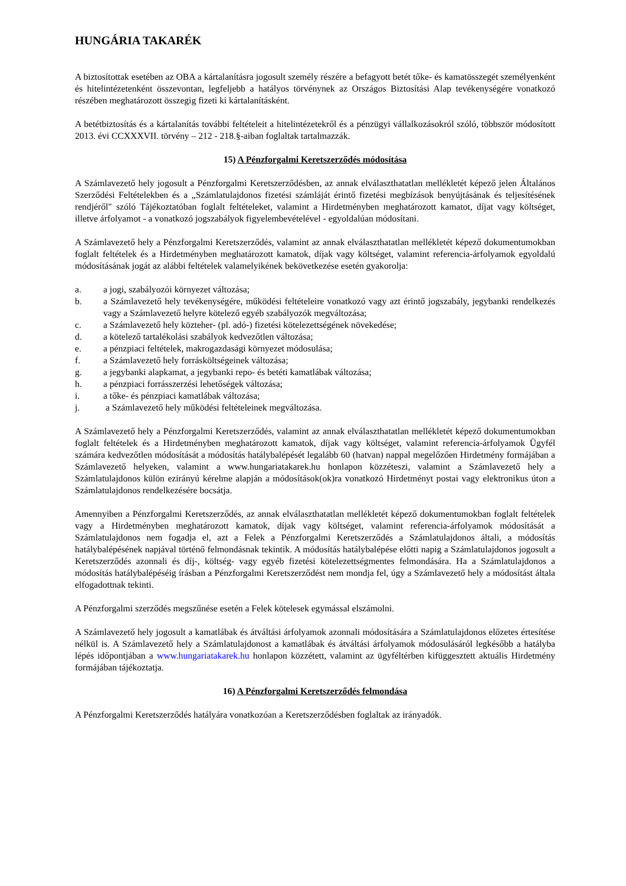HUNGÁRIA TAKARÉK
A biztosítottak esetében az OBA a kártalanításra jogosult személy részére a befagyott betét tőke- és kamatösszegét személyenként és hitelintézetenként összevontan, legfeljebb a hatályos törvénynek az Országos Biztosítási Alap tevékenységére vonatkozó részében meghatározott összegig fizeti ki kártalanításként.
A betétbiztosítás és a kártalanítás további feltételeit a hitelintézetekről és a pénzügyi vállalkozásokról szóló, többször módosított 2013. évi CCXXXVII. törvény – 212 - 218.§-aiban foglaltak tartalmazzák.
15) A Pénzforgalmi Keretszerződés módosítása
A Számlavezető hely jogosult a Pénzforgalmi Keretszerződésben, az annak elválaszthatatlan mellékletét képező jelen Általános Szerződési Feltételekben és a „Számlatulajdonos fizetési számláját érintő fizetési megbízások benyújtásának és teljesítésének rendjéről" szóló Tájékoztatóban foglalt feltételeket, valamint a Hirdetményben meghatározott kamatot, díjat vagy költséget, illetve árfolyamot - a vonatkozó jogszabályok figyelembevételével - egyoldalúan módosítani.
A Számlavezető hely a Pénzforgalmi Keretszerződés, valamint az annak elválaszthatatlan mellékletét képező dokumentumokban foglalt feltételek és a Hirdetményben meghatározott kamatok, díjak vagy költséget, valamint referencia-árfolyamok egyoldalú módosításának jogát az alábbi feltételek valamelyikének bekövetkezése esetén gyakorolja:
a. a jogi, szabályozói környezet változása;
b. a Számlavezető hely tevékenységére, működési feltételeire vonatkozó vagy azt érintő jogszabály, jegybanki rendelkezés vagy a Számlavezető helyre kötelező egyéb szabályozók megváltozása;
c. a Számlavezető hely közteher- (pl. adó-) fizetési kötelezettségének növekedése;
d. a kötelező tartalékolási szabályok kedvezőtlen változása;
e. a pénzpiaci feltételek, makrogazdasági környezet módosulása;
f. a Számlavezető hely forrásköltségeinek változása;
g. a jegybanki alapkamat, a jegybanki repo- és betéti kamatlábak változása;
h. a pénzpiaci forrásszerzési lehetőségek változása;
i. a tőke- és pénzpiaci kamatlábak változása;
j. a Számlavezető hely működési feltételeinek megváltozása.
A Számlavezető hely a Pénzforgalmi Keretszerződés, valamint az annak elválaszthatatlan mellékletét képező dokumentumokban foglalt feltételek és a Hirdetményben meghatározott kamatok, díjak vagy költséget, valamint referencia-árfolyamok Ügyfél számára kedvezőtlen módosítását a módosítás hatálybalépését legalább 60 (hatvan) nappal megelőzően Hirdetmény formájában a Számlavezető helyeken, valamint a www.hungariatakarek.hu honlapon közzéteszi, valamint a Számlavezető hely a Számlatulajdonos külön ezirányú kérelme alapján a módosítások(ok)ra vonatkozó Hirdetményt postai vagy elektronikus úton a Számlatulajdonos rendelkezésére bocsátja.
Amennyiben a Pénzforgalmi Keretszerződés, az annak elválaszthatatlan mellékletét képező dokumentumokban foglalt feltételek vagy a Hirdetményben meghatározott kamatok, díjak vagy költséget, valamint referencia-árfolyamok módosítását a Számlatulajdonos nem fogadja el, azt a Felek a Pénzforgalmi Keretszerződés a Számlatulajdonos általi, a módosítás hatálybalépésének napjával történő felmondásnak tekintik. A módosítás hatálybalépése előtti napig a Számlatulajdonos jogosult a Keretszerződés azonnali és díj-, költség- vagy egyéb fizetési kötelezettségmentes felmondására. Ha a Számlatulajdonos a módosítás hatálybalépéséig írásban a Pénzforgalmi Keretszerződést nem mondja fel, úgy a Számlavezető hely a módosítást általa elfogadottnak tekinti.
A Pénzforgalmi szerződés megszűnése esetén a Felek kötelesek egymással elszámolni.
A Számlavezető hely jogosult a kamatlábak és átváltási árfolyamok azonnali módosítására a Számlatulajdonos előzetes értesítése nélkül is. A Számlavezető hely a Számlatulajdonost a kamatlábak és átváltási árfolyamok módosulásáról legkésőbb a hatályba lépés időpontjában a www.hungariatakarek.hu honlapon közzétett, valamint az ügyféltérben kifüggesztett aktuális Hirdetmény formájában tájékoztatja.
16) A Pénzforgalmi Keretszerződés felmondása
A Pénzforgalmi Keretszerződés hatályára vonatkozóan a Keretszerződésben foglaltak az irányadók.